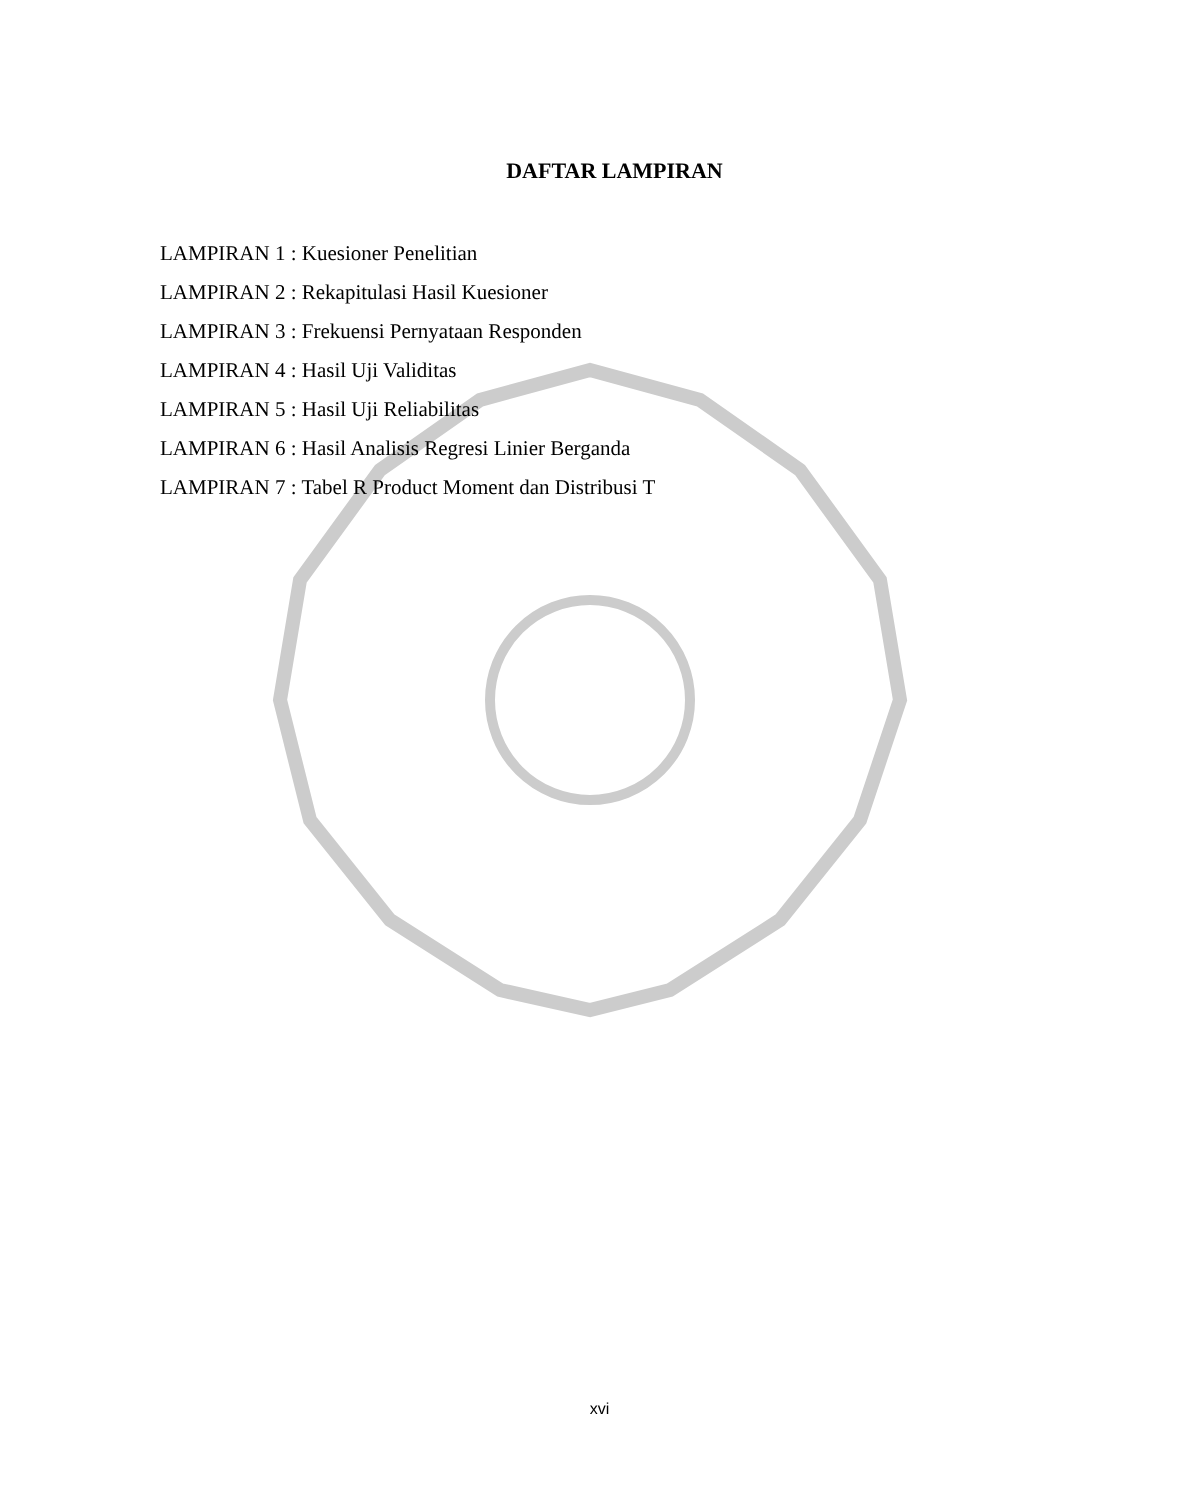DAFTAR LAMPIRAN
LAMPIRAN 1 : Kuesioner Penelitian
LAMPIRAN 2 : Rekapitulasi Hasil Kuesioner
LAMPIRAN 3 : Frekuensi Pernyataan Responden
LAMPIRAN 4 : Hasil Uji Validitas
LAMPIRAN 5 : Hasil Uji Reliabilitas
LAMPIRAN 6 : Hasil Analisis Regresi Linier Berganda
LAMPIRAN 7 : Tabel R Product Moment dan Distribusi T
xvi